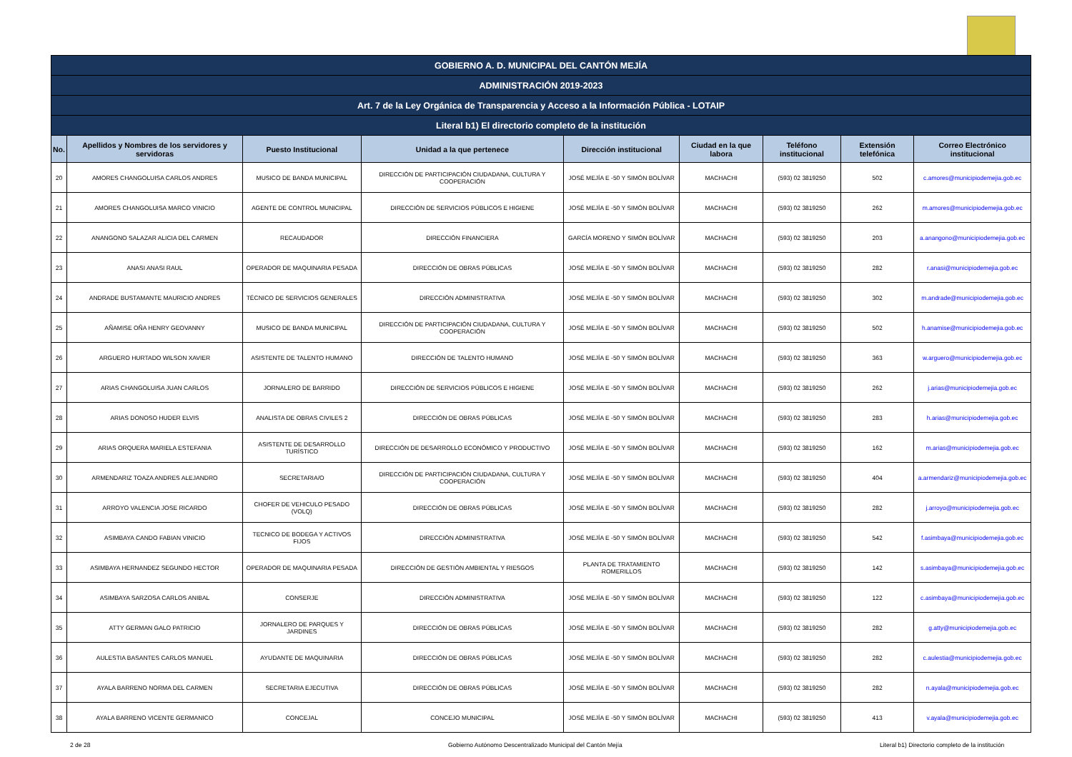| GOBIERNO A. D. MUNICIPAL DEL CANTÓN MEJÍA | | | | | | | | |
| --- | --- | --- | --- | --- | --- | --- | --- | --- |
| ADMINISTRACIÓN 2019-2023 | | | | | | | | |
| Art. 7 de la Ley Orgánica de Transparencia y Acceso a la Información Pública - LOTAIP | | | | | | | | |
| Literal b1) El directorio completo de la institución | | | | | | | | |
| No. | Apellidos y Nombres de los servidores y servidoras | Puesto Institucional | Unidad a la que pertenece | Dirección institucional | Ciudad en la que labora | Teléfono institucional | Extensión telefónica | Correo Electrónico institucional |
| 20 | AMORES CHANGOLUISA CARLOS ANDRES | MUSICO DE BANDA MUNICIPAL | DIRECCIÓN DE PARTICIPACIÓN CIUDADANA, CULTURA Y COOPERACIÓN | JOSÉ MEJÍA E -50 Y SIMÓN BOLÍVAR | MACHACHI | (593) 02 3819250 | 502 | c.amores@municipiodemejia.gob.ec |
| 21 | AMORES CHANGOLUISA MARCO VINICIO | AGENTE DE CONTROL MUNICIPAL | DIRECCIÓN DE SERVICIOS PÚBLICOS E HIGIENE | JOSÉ MEJÍA E -50 Y SIMÓN BOLÍVAR | MACHACHI | (593) 02 3819250 | 262 | m.amores@municipiodemejia.gob.ec |
| 22 | ANANGONO SALAZAR ALICIA DEL CARMEN | RECAUDADOR | DIRECCIÓN FINANCIERA | GARCÍA MORENO Y SIMÓN BOLÍVAR | MACHACHI | (593) 02 3819250 | 203 | a.anangono@municipiodemejia.gob.ec |
| 23 | ANASI ANASI RAUL | OPERADOR DE MAQUINARIA PESADA | DIRECCIÓN DE OBRAS PÚBLICAS | JOSÉ MEJÍA E -50 Y SIMÓN BOLÍVAR | MACHACHI | (593) 02 3819250 | 282 | r.anasi@municipiodemejia.gob.ec |
| 24 | ANDRADE BUSTAMANTE MAURICIO ANDRES | TÉCNICO DE SERVICIOS GENERALES | DIRECCIÓN ADMINISTRATIVA | JOSÉ MEJÍA E -50 Y SIMÓN BOLÍVAR | MACHACHI | (593) 02 3819250 | 302 | m.andrade@municipiodemejia.gob.ec |
| 25 | AÑAMISE OÑA HENRY GEOVANNY | MUSICO DE BANDA MUNICIPAL | DIRECCIÓN DE PARTICIPACIÓN CIUDADANA, CULTURA Y COOPERACIÓN | JOSÉ MEJÍA E -50 Y SIMÓN BOLÍVAR | MACHACHI | (593) 02 3819250 | 502 | h.anamise@municipiodemejia.gob.ec |
| 26 | ARGUERO HURTADO WILSON XAVIER | ASISTENTE DE TALENTO HUMANO | DIRECCIÓN DE TALENTO HUMANO | JOSÉ MEJÍA E -50 Y SIMÓN BOLÍVAR | MACHACHI | (593) 02 3819250 | 363 | w.arguero@municipiodemejia.gob.ec |
| 27 | ARIAS CHANGOLUISA JUAN CARLOS | JORNALERO DE BARRIDO | DIRECCIÓN DE SERVICIOS PÚBLICOS E HIGIENE | JOSÉ MEJÍA E -50 Y SIMÓN BOLÍVAR | MACHACHI | (593) 02 3819250 | 262 | j.arias@municipiodemejia.gob.ec |
| 28 | ARIAS DONOSO HUDER ELVIS | ANALISTA DE OBRAS CIVILES 2 | DIRECCIÓN DE OBRAS PÚBLICAS | JOSÉ MEJÍA E -50 Y SIMÓN BOLÍVAR | MACHACHI | (593) 02 3819250 | 283 | h.arias@municipiodemejia.gob.ec |
| 29 | ARIAS ORQUERA MARIELA ESTEFANIA | ASISTENTE DE DESARROLLO TURÍSTICO | DIRECCIÓN DE DESARROLLO ECONÓMICO Y PRODUCTIVO | JOSÉ MEJÍA E -50 Y SIMÓN BOLÍVAR | MACHACHI | (593) 02 3819250 | 162 | m.arias@municipiodemejia.gob.ec |
| 30 | ARMENDARIZ TOAZA ANDRES ALEJANDRO | SECRETARIA/O | DIRECCIÓN DE PARTICIPACIÓN CIUDADANA, CULTURA Y COOPERACIÓN | JOSÉ MEJÍA E -50 Y SIMÓN BOLÍVAR | MACHACHI | (593) 02 3819250 | 404 | a.armendariz@municipiodemejia.gob.ec |
| 31 | ARROYO VALENCIA JOSE RICARDO | CHOFER DE VEHICULO PESADO (VOLQ) | DIRECCIÓN DE OBRAS PÚBLICAS | JOSÉ MEJÍA E -50 Y SIMÓN BOLÍVAR | MACHACHI | (593) 02 3819250 | 282 | j.arroyo@municipiodemejia.gob.ec |
| 32 | ASIMBAYA CANDO FABIAN VINICIO | TECNICO DE BODEGA Y ACTIVOS FIJOS | DIRECCIÓN ADMINISTRATIVA | JOSÉ MEJÍA E -50 Y SIMÓN BOLÍVAR | MACHACHI | (593) 02 3819250 | 542 | f.asimbaya@municipiodemejia.gob.ec |
| 33 | ASIMBAYA HERNANDEZ SEGUNDO HECTOR | OPERADOR DE MAQUINARIA PESADA | DIRECCIÓN DE GESTIÓN AMBIENTAL Y RIESGOS | PLANTA DE TRATAMIENTO ROMERILLOS | MACHACHI | (593) 02 3819250 | 142 | s.asimbaya@municipiodemejia.gob.ec |
| 34 | ASIMBAYA SARZOSA CARLOS ANIBAL | CONSERJE | DIRECCIÓN ADMINISTRATIVA | JOSÉ MEJÍA E -50 Y SIMÓN BOLÍVAR | MACHACHI | (593) 02 3819250 | 122 | c.asimbaya@municipiodemejia.gob.ec |
| 35 | ATTY GERMAN GALO PATRICIO | JORNALERO DE PARQUES Y JARDINES | DIRECCIÓN DE OBRAS PÚBLICAS | JOSÉ MEJÍA E -50 Y SIMÓN BOLÍVAR | MACHACHI | (593) 02 3819250 | 282 | g.atty@municipiodemejia.gob.ec |
| 36 | AULESTIA BASANTES CARLOS MANUEL | AYUDANTE DE MAQUINARIA | DIRECCIÓN DE OBRAS PÚBLICAS | JOSÉ MEJÍA E -50 Y SIMÓN BOLÍVAR | MACHACHI | (593) 02 3819250 | 282 | c.aulestia@municipiodemejia.gob.ec |
| 37 | AYALA BARRENO NORMA DEL CARMEN | SECRETARIA EJECUTIVA | DIRECCIÓN DE OBRAS PÚBLICAS | JOSÉ MEJÍA E -50 Y SIMÓN BOLÍVAR | MACHACHI | (593) 02 3819250 | 282 | n.ayala@municipiodemejia.gob.ec |
| 38 | AYALA BARRENO VICENTE GERMANICO | CONCEJAL | CONCEJO MUNICIPAL | JOSÉ MEJÍA E -50 Y SIMÓN BOLÍVAR | MACHACHI | (593) 02 3819250 | 413 | v.ayala@municipiodemejia.gob.ec |
2 de 28
Gobierno Autónomo Descentralizado Municipal del Cantón Mejía
Literal b1) Directorio completo de la institución